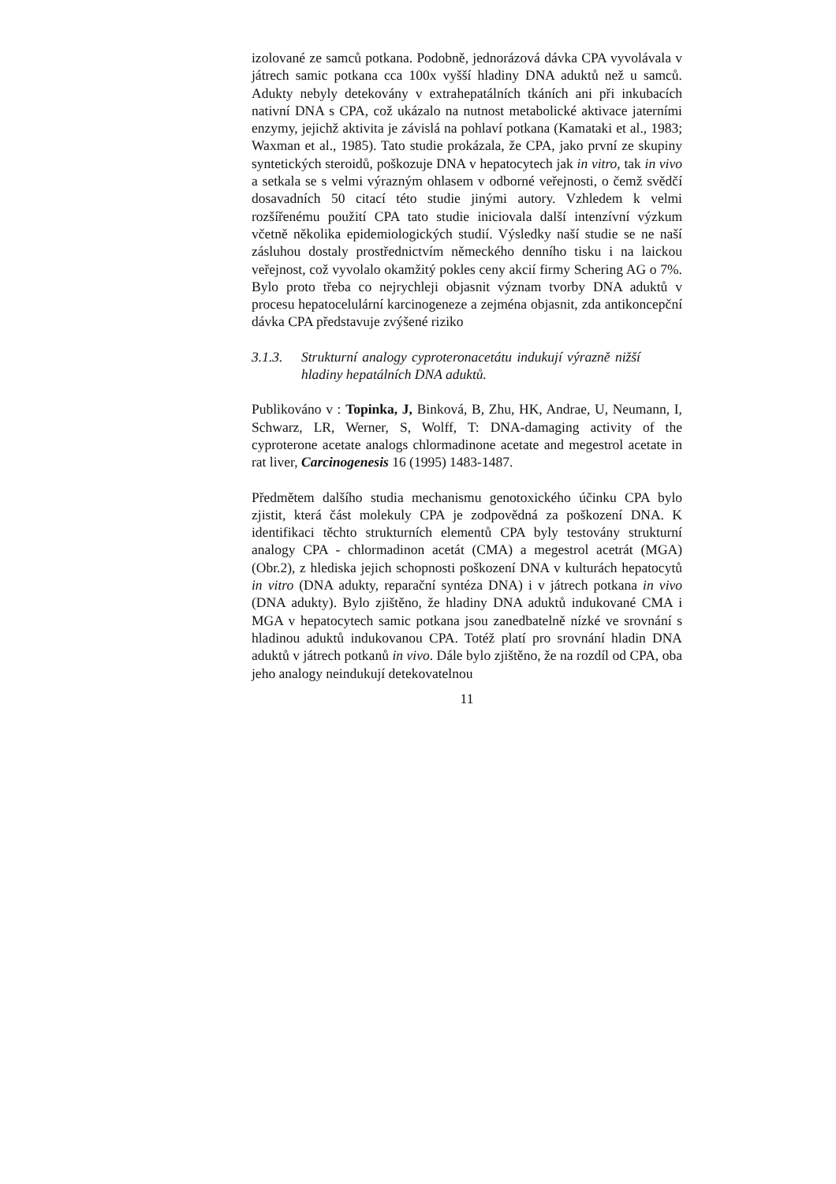izolované ze samců potkana. Podobně, jednorázová dávka CPA vyvolávala v játrech samic potkana cca 100x vyšší hladiny DNA aduktů než u samců. Adukty nebyly detekovány v extrahepatálních tkáních ani při inkubacích nativní DNA s CPA, což ukázalo na nutnost metabolické aktivace jaterními enzymy, jejichž aktivita je závislá na pohlaví potkana (Kamataki et al., 1983; Waxman et al., 1985). Tato studie prokázala, že CPA, jako první ze skupiny syntetických steroidů, poškozuje DNA v hepatocytech jak in vitro, tak in vivo a setkala se s velmi výrazným ohlasem v odborné veřejnosti, o čemž svědčí dosavadních 50 citací této studie jinými autory. Vzhledem k velmi rozšířenému použití CPA tato studie iniciovala další intenzívní výzkum včetně několika epidemiologických studií. Výsledky naší studie se ne naší zásluhou dostaly prostřednictvím německého denního tisku i na laickou veřejnost, což vyvolalo okamžitý pokles ceny akcií firmy Schering AG o 7%. Bylo proto třeba co nejrychleji objasnit význam tvorby DNA aduktů v procesu hepatocelulární karcinogeneze a zejména objasnit, zda antikoncepční dávka CPA představuje zvýšené riziko
3.1.3. Strukturní analogy cyproteronacetátu indukují výrazně nižší hladiny hepatálních DNA aduktů.
Publikováno v : Topinka, J, Binková, B, Zhu, HK, Andrae, U, Neumann, I, Schwarz, LR, Werner, S, Wolff, T: DNA-damaging activity of the cyproterone acetate analogs chlormadinone acetate and megestrol acetate in rat liver, Carcinogenesis 16 (1995) 1483-1487.
Předmětem dalšího studia mechanismu genotoxického účinku CPA bylo zjistit, která část molekuly CPA je zodpovědná za poškození DNA. K identifikaci těchto strukturních elementů CPA byly testovány strukturní analogy CPA - chlormadinon acetát (CMA) a megestrol acetrát (MGA) (Obr.2), z hlediska jejich schopnosti poškození DNA v kulturách hepatocytů in vitro (DNA adukty, reparační syntéza DNA) i v játrech potkana in vivo (DNA adukty). Bylo zjištěno, že hladiny DNA aduktů indukované CMA i MGA v hepatocytech samic potkana jsou zanedbatelně nízké ve srovnání s hladinou aduktů indukovanou CPA. Totéž platí pro srovnání hladin DNA aduktů v játrech potkanů in vivo. Dále bylo zjištěno, že na rozdíl od CPA, oba jeho analogy neindukují detekovatelnou
11